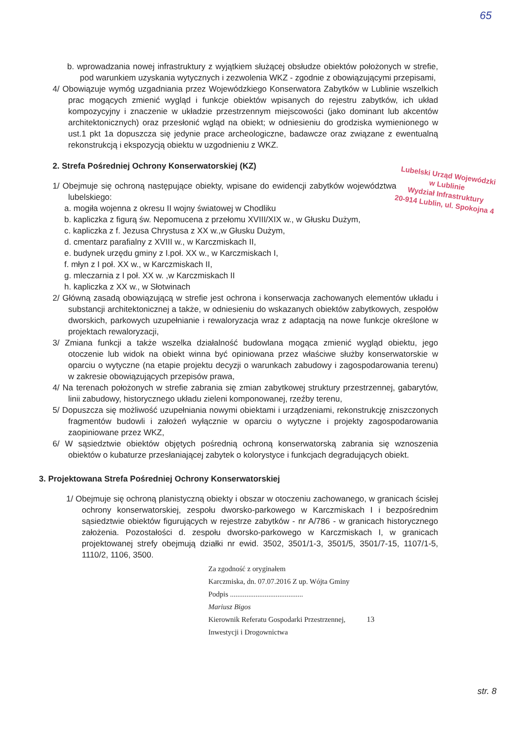65
b. wprowadzania nowej infrastruktury z wyjątkiem służącej obsłudze obiektów położonych w strefie, pod warunkiem uzyskania wytycznych i zezwolenia WKZ - zgodnie z obowiązującymi przepisami,
4/ Obowiązuje wymóg uzgadniania przez Wojewódzkiego Konserwatora Zabytków w Lublinie wszelkich prac mogących zmienić wygląd i funkcje obiektów wpisanych do rejestru zabytków, ich układ kompozycyjny i znaczenie w układzie przestrzennym miejscowości (jako dominant lub akcentów architektonicznych) oraz przesłonić wgląd na obiekt; w odniesieniu do grodziska wymienionego w ust.1 pkt 1a dopuszcza się jedynie prace archeologiczne, badawcze oraz związane z ewentualną rekonstrukcją i ekspozycją obiektu w uzgodnieniu z WKZ.
2. Strefa Pośredniej Ochrony Konserwatorskiej (KZ)
Lubelski Urząd Wojewódzki
w Lublinie
Wydział Infrastruktury
20-914 Lublin, ul. Spokojna 4
1/ Obejmuje się ochroną następujące obiekty, wpisane do ewidencji zabytków województwa lubelskiego:
a. mogiła wojenna z okresu II wojny światowej w Chodliku
b. kapliczka z figurą św. Nepomucena z przełomu XVIII/XIX w., w Głusku Dużym,
c. kapliczka z f. Jezusa Chrystusa z XX w.,w Głusku Dużym,
d. cmentarz parafialny z XVIII w., w Karczmiskach II,
e. budynek urzędu gminy z I.poł. XX w., w Karczmiskach I,
f. młyn z I poł. XX w., w Karczmiskach II,
g. mleczarnia z I poł. XX w. ,w Karczmiskach II
h. kapliczka z XX w., w Słotwinach
2/ Główną zasadą obowiązującą w strefie jest ochrona i konserwacja zachowanych elementów układu i substancji architektonicznej a także, w odniesieniu do wskazanych obiektów zabytkowych, zespołów dworskich, parkowych uzupełnianie i rewaloryzacja wraz z adaptacją na nowe funkcje określone w projektach rewaloryzacji,
3/ Zmiana funkcji a także wszelka działalność budowlana mogąca zmienić wygląd obiektu, jego otoczenie lub widok na obiekt winna być opiniowana przez właściwe służby konserwatorskie w oparciu o wytyczne (na etapie projektu decyzji o warunkach zabudowy i zagospodarowania terenu) w zakresie obowiązujących przepisów prawa,
4/ Na terenach położonych w strefie zabrania się zmian zabytkowej struktury przestrzennej, gabarytów, linii zabudowy, historycznego układu zieleni komponowanej, rzeźby terenu,
5/ Dopuszcza się możliwość uzupełniania nowymi obiektami i urządzeniami, rekonstrukcję zniszczonych fragmentów budowli i założeń wyłącznie w oparciu o wytyczne i projekty zagospodarowania zaopiniowane przez WKZ,
6/ W sąsiedztwie obiektów objętych pośrednią ochroną konserwatorską zabrania się wznoszenia obiektów o kubaturze przesłaniającej zabytek o kolorystyce i funkcjach degradujących obiekt.
3. Projektowana Strefa Pośredniej Ochrony Konserwatorskiej
1/ Obejmuje się ochroną planistyczną obiekty i obszar w otoczeniu zachowanego, w granicach ścisłej ochrony konserwatorskiej, zespołu dworsko-parkowego w Karczmiskach I i bezpośrednim sąsiedztwie obiektów figurujących w rejestrze zabytków - nr A/786 - w granicach historycznego założenia. Pozostałości d. zespołu dworsko-parkowego w Karczmiskach I, w granicach projektowanej strefy obejmują działki nr ewid. 3502, 3501/1-3, 3501/5, 3501/7-15, 1107/1-5, 1110/2, 1106, 3500.
Za zgodność z oryginałem
Karczmiska, dn. 07.07.2016 Z up. Wójta Gminy
Podpis ........................................
Mariusz Bigos
Kierownik Referatu Gospodarki Przestrzennej, 13
Inwestycji i Drogownictwa
str. 8